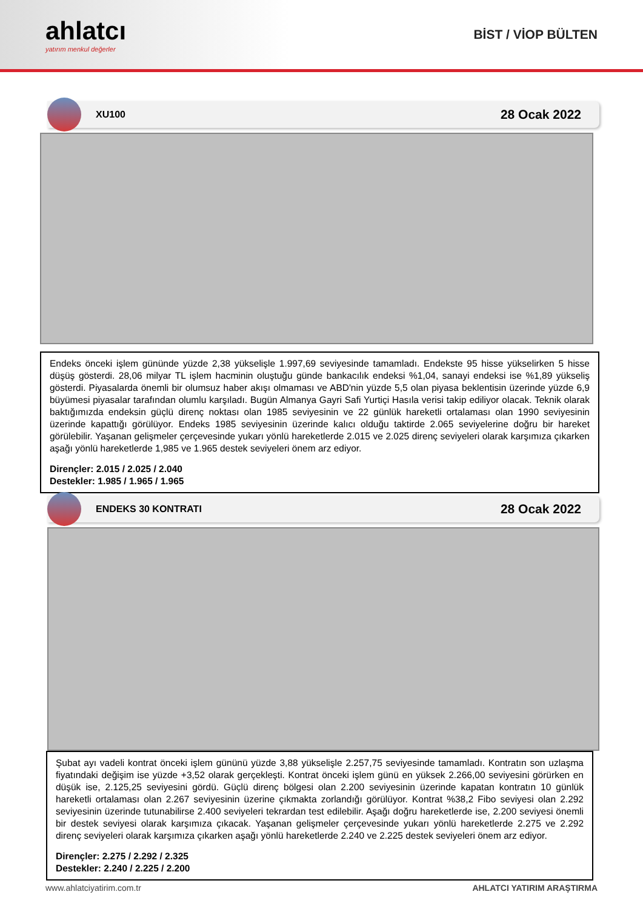ahlatcı
yatırım menkul değerler
BİST / VİOP BÜLTEN
XU100 28 Ocak 2022
Endeks önceki işlem gününde yüzde 2,38 yükselişle 1.997,69 seviyesinde tamamladı. Endekste 95 hisse yükselirken 5 hisse düşüş gösterdi. 28,06 milyar TL işlem hacminin oluştuğu günde bankacılık endeksi %1,04, sanayi endeksi ise %1,89 yükseliş gösterdi. Piyasalarda önemli bir olumsuz haber akışı olmaması ve ABD'nin yüzde 5,5 olan piyasa beklentisin üzerinde yüzde 6,9 büyümesi piyasalar tarafından olumlu karşıladı. Bugün Almanya Gayri Safi Yurtiçi Hasıla verisi takip ediliyor olacak. Teknik olarak baktığımızda endeksin güçlü direnç noktası olan 1985 seviyesinin ve 22 günlük hareketli ortalaması olan 1990 seviyesinin üzerinde kapattığı görülüyor. Endeks 1985 seviyesinin üzerinde kalıcı olduğu taktirde 2.065 seviyelerine doğru bir hareket görülebilir. Yaşanan gelişmeler çerçevesinde yukarı yönlü hareketlerde 2.015 ve 2.025 direnç seviyeleri olarak karşımıza çıkarken aşağı yönlü hareketlerde 1,985 ve 1.965 destek seviyeleri önem arz ediyor.
Dirençler: 2.015 / 2.025 / 2.040
Destekler: 1.985 / 1.965 / 1.965
ENDEKS 30 KONTRATI 28 Ocak 2022
Şubat ayı vadeli kontrat önceki işlem gününü yüzde 3,88 yükselişle 2.257,75 seviyesinde tamamladı. Kontratın son uzlaşma fiyatındaki değişim ise yüzde +3,52 olarak gerçekleşti. Kontrat önceki işlem günü en yüksek 2.266,00 seviyesini görürken en düşük ise, 2.125,25 seviyesini gördü. Güçlü direnç bölgesi olan 2.200 seviyesinin üzerinde kapatan kontratın 10 günlük hareketli ortalaması olan 2.267 seviyesinin üzerine çıkmakta zorlandığı görülüyor. Kontrat %38,2 Fibo seviyesi olan 2.292 seviyesinin üzerinde tutunabilirse 2.400 seviyeleri tekrardan test edilebilir. Aşağı doğru hareketlerde ise, 2.200 seviyesi önemli bir destek seviyesi olarak karşımıza çıkacak. Yaşanan gelişmeler çerçevesinde yukarı yönlü hareketlerde 2.275 ve 2.292 direnç seviyeleri olarak karşımıza çıkarken aşağı yönlü hareketlerde 2.240 ve 2.225 destek seviyeleri önem arz ediyor.
Dirençler: 2.275 / 2.292 / 2.325
Destekler: 2.240 / 2.225 / 2.200
www.ahlatciyatirim.com.tr AHLATCI YATIRIM ARAŞTIRMA